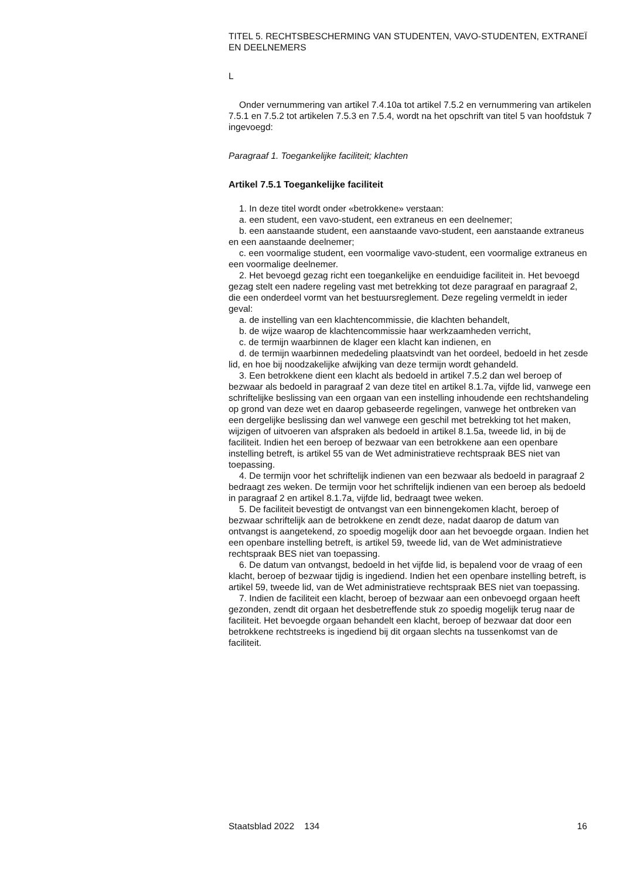TITEL 5. RECHTSBESCHERMING VAN STUDENTEN, VAVO-STUDENTEN, EXTRANEÏ EN DEELNEMERS
L
Onder vernummering van artikel 7.4.10a tot artikel 7.5.2 en vernummering van artikelen 7.5.1 en 7.5.2 tot artikelen 7.5.3 en 7.5.4, wordt na het opschrift van titel 5 van hoofdstuk 7 ingevoegd:
Paragraaf 1. Toegankelijke faciliteit; klachten
Artikel 7.5.1 Toegankelijke faciliteit
1. In deze titel wordt onder «betrokkene» verstaan:
a. een student, een vavo-student, een extraneus en een deelnemer;
b. een aanstaande student, een aanstaande vavo-student, een aanstaande extraneus en een aanstaande deelnemer;
c. een voormalige student, een voormalige vavo-student, een voormalige extraneus en een voormalige deelnemer.
2. Het bevoegd gezag richt een toegankelijke en eenduidige faciliteit in. Het bevoegd gezag stelt een nadere regeling vast met betrekking tot deze paragraaf en paragraaf 2, die een onderdeel vormt van het bestuursreglement. Deze regeling vermeldt in ieder geval:
a. de instelling van een klachtencommissie, die klachten behandelt,
b. de wijze waarop de klachtencommissie haar werkzaamheden verricht,
c. de termijn waarbinnen de klager een klacht kan indienen, en
d. de termijn waarbinnen mededeling plaatsvindt van het oordeel, bedoeld in het zesde lid, en hoe bij noodzakelijke afwijking van deze termijn wordt gehandeld.
3. Een betrokkene dient een klacht als bedoeld in artikel 7.5.2 dan wel beroep of bezwaar als bedoeld in paragraaf 2 van deze titel en artikel 8.1.7a, vijfde lid, vanwege een schriftelijke beslissing van een orgaan van een instelling inhoudende een rechtshandeling op grond van deze wet en daarop gebaseerde regelingen, vanwege het ontbreken van een dergelijke beslissing dan wel vanwege een geschil met betrekking tot het maken, wijzigen of uitvoeren van afspraken als bedoeld in artikel 8.1.5a, tweede lid, in bij de faciliteit. Indien het een beroep of bezwaar van een betrokkene aan een openbare instelling betreft, is artikel 55 van de Wet administratieve rechtspraak BES niet van toepassing.
4. De termijn voor het schriftelijk indienen van een bezwaar als bedoeld in paragraaf 2 bedraagt zes weken. De termijn voor het schriftelijk indienen van een beroep als bedoeld in paragraaf 2 en artikel 8.1.7a, vijfde lid, bedraagt twee weken.
5. De faciliteit bevestigt de ontvangst van een binnengekomen klacht, beroep of bezwaar schriftelijk aan de betrokkene en zendt deze, nadat daarop de datum van ontvangst is aangetekend, zo spoedig mogelijk door aan het bevoegde orgaan. Indien het een openbare instelling betreft, is artikel 59, tweede lid, van de Wet administratieve rechtspraak BES niet van toepassing.
6. De datum van ontvangst, bedoeld in het vijfde lid, is bepalend voor de vraag of een klacht, beroep of bezwaar tijdig is ingediend. Indien het een openbare instelling betreft, is artikel 59, tweede lid, van de Wet administratieve rechtspraak BES niet van toepassing.
7. Indien de faciliteit een klacht, beroep of bezwaar aan een onbevoegd orgaan heeft gezonden, zendt dit orgaan het desbetreffende stuk zo spoedig mogelijk terug naar de faciliteit. Het bevoegde orgaan behandelt een klacht, beroep of bezwaar dat door een betrokkene rechtstreeks is ingediend bij dit orgaan slechts na tussenkomst van de faciliteit.
Staatsblad 2022 134 16